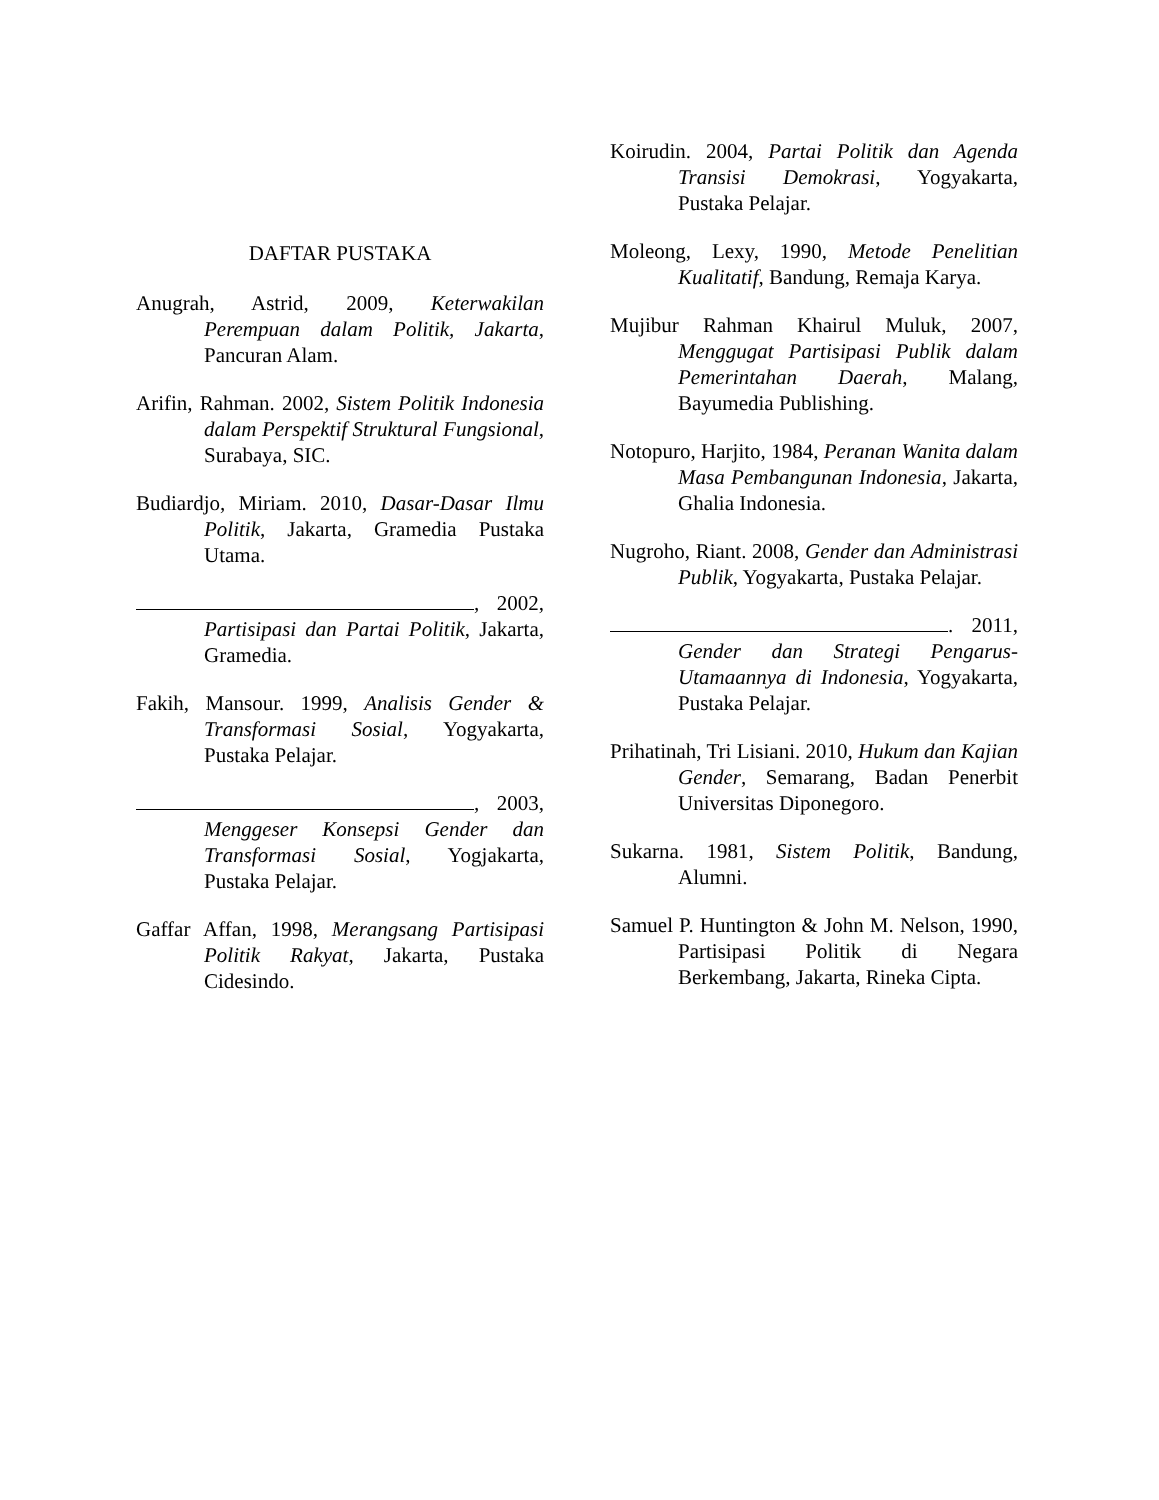DAFTAR PUSTAKA
Anugrah, Astrid, 2009, Keterwakilan Perempuan dalam Politik, Jakarta, Pancuran Alam.
Arifin, Rahman. 2002, Sistem Politik Indonesia dalam Perspektif Struktural Fungsional, Surabaya, SIC.
Budiardjo, Miriam. 2010, Dasar-Dasar Ilmu Politik, Jakarta, Gramedia Pustaka Utama.
, 2002, Partisipasi dan Partai Politik, Jakarta, Gramedia.
Fakih, Mansour. 1999, Analisis Gender & Transformasi Sosial, Yogyakarta, Pustaka Pelajar.
, 2003, Menggeser Konsepsi Gender dan Transformasi Sosial, Yogjakarta, Pustaka Pelajar.
Gaffar Affan, 1998, Merangsang Partisipasi Politik Rakyat, Jakarta, Pustaka Cidesindo.
Koirudin. 2004, Partai Politik dan Agenda Transisi Demokrasi, Yogyakarta, Pustaka Pelajar.
Moleong, Lexy, 1990, Metode Penelitian Kualitatif, Bandung, Remaja Karya.
Mujibur Rahman Khairul Muluk, 2007, Menggugat Partisipasi Publik dalam Pemerintahan Daerah, Malang, Bayumedia Publishing.
Notopuro, Harjito, 1984, Peranan Wanita dalam Masa Pembangunan Indonesia, Jakarta, Ghalia Indonesia.
Nugroho, Riant. 2008, Gender dan Administrasi Publik, Yogyakarta, Pustaka Pelajar.
. 2011, Gender dan Strategi Pengarus-Utamaannya di Indonesia, Yogyakarta, Pustaka Pelajar.
Prihatinah, Tri Lisiani. 2010, Hukum dan Kajian Gender, Semarang, Badan Penerbit Universitas Diponegoro.
Sukarna. 1981, Sistem Politik, Bandung, Alumni.
Samuel P. Huntington & John M. Nelson, 1990, Partisipasi Politik di Negara Berkembang, Jakarta, Rineka Cipta.